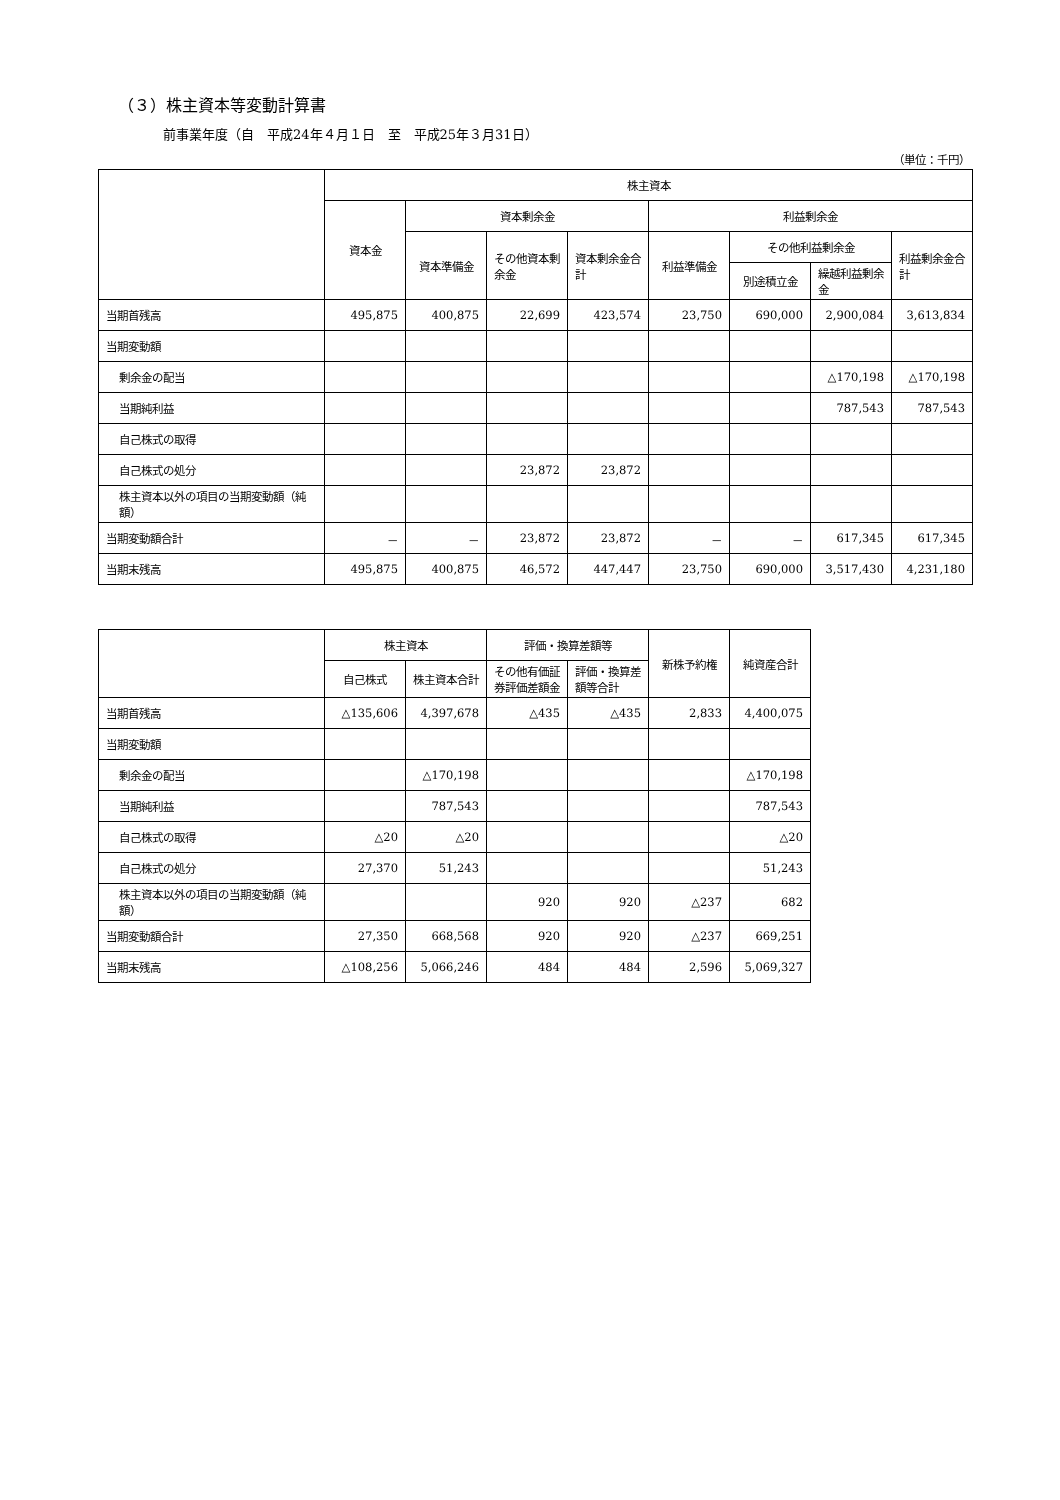（３）株主資本等変動計算書
前事業年度（自　平成24年４月１日　至　平成25年３月31日）
（単位：千円）
| | 株主資本 | | | | | | | |
| --- | --- | --- | --- | --- | --- | --- | --- | --- |
| | 資本金 | 資本剰余金 | | | 利益剰余金 | | | |
| | | 資本準備金 | その他資本剰余金 | 資本剰余金合計 | 利益準備金 | その他利益剰余金 | | 利益剰余金合計 |
| | | | | | | 別途積立金 | 繰越利益剰余金 | |
| 当期首残高 | 495,875 | 400,875 | 22,699 | 423,574 | 23,750 | 690,000 | 2,900,084 | 3,613,834 |
| 当期変動額 | | | | | | | | |
| 剰余金の配当 | | | | | | | △170,198 | △170,198 |
| 当期純利益 | | | | | | | 787,543 | 787,543 |
| 自己株式の取得 | | | | | | | | |
| 自己株式の処分 | | | 23,872 | 23,872 | | | | |
| 株主資本以外の項目の当期変動額（純額） | | | | | | | | |
| 当期変動額合計 | － | － | 23,872 | 23,872 | － | － | 617,345 | 617,345 |
| 当期末残高 | 495,875 | 400,875 | 46,572 | 447,447 | 23,750 | 690,000 | 3,517,430 | 4,231,180 |
| | 株主資本 | | 評価・換算差額等 | | 新株予約権 | 純資産合計 |
| --- | --- | --- | --- | --- | --- | --- |
| | 自己株式 | 株主資本合計 | その他有価証券評価差額金 | 評価・換算差額等合計 | | |
| 当期首残高 | △135,606 | 4,397,678 | △435 | △435 | 2,833 | 4,400,075 |
| 当期変動額 | | | | | | |
| 剰余金の配当 | | △170,198 | | | | △170,198 |
| 当期純利益 | | 787,543 | | | | 787,543 |
| 自己株式の取得 | △20 | △20 | | | | △20 |
| 自己株式の処分 | 27,370 | 51,243 | | | | 51,243 |
| 株主資本以外の項目の当期変動額（純額） | | | 920 | 920 | △237 | 682 |
| 当期変動額合計 | 27,350 | 668,568 | 920 | 920 | △237 | 669,251 |
| 当期末残高 | △108,256 | 5,066,246 | 484 | 484 | 2,596 | 5,069,327 |